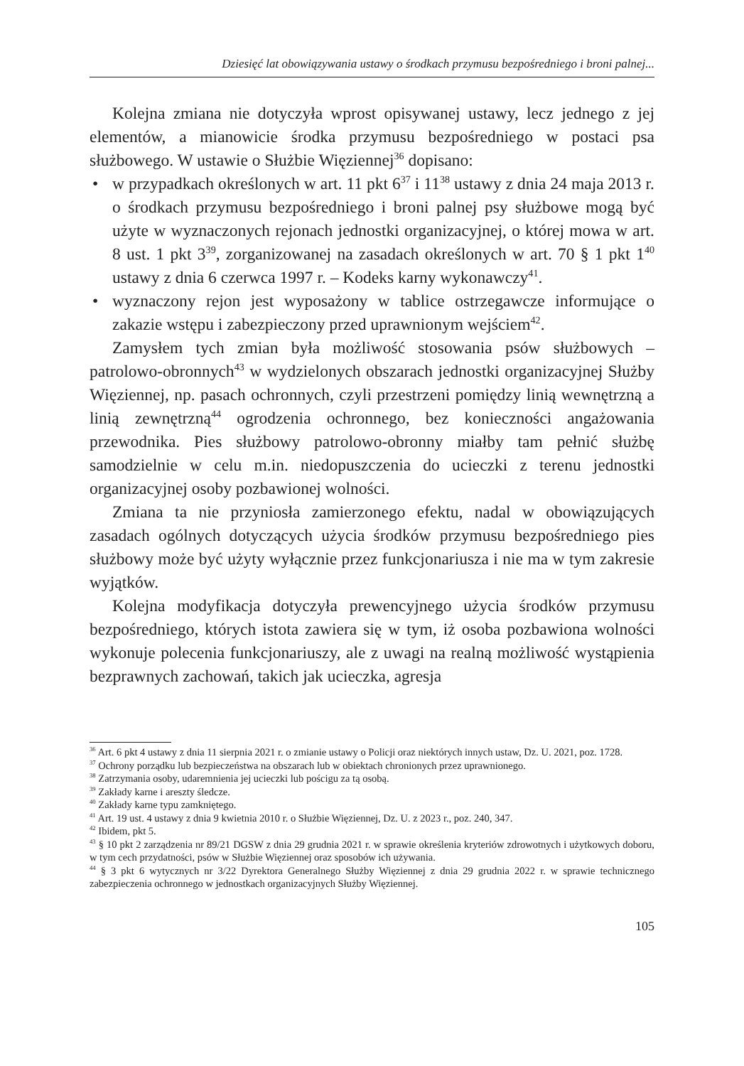Dziesięć lat obowiązywania ustawy o środkach przymusu bezpośredniego i broni palnej...
Kolejna zmiana nie dotyczyła wprost opisywanej ustawy, lecz jednego z jej elementów, a mianowicie środka przymusu bezpośredniego w postaci psa służbowego. W ustawie o Służbie Więziennej<sup>36</sup> dopisano:
• w przypadkach określonych w art. 11 pkt 6<sup>37</sup> i 11<sup>38</sup> ustawy z dnia 24 maja 2013 r. o środkach przymusu bezpośredniego i broni palnej psy służbowe mogą być użyte w wyznaczonych rejonach jednostki organizacyjnej, o której mowa w art. 8 ust. 1 pkt 3<sup>39</sup>, zorganizowanej na zasadach określonych w art. 70 § 1 pkt 1<sup>40</sup> ustawy z dnia 6 czerwca 1997 r. – Kodeks karny wykonawczy<sup>41</sup>.
• wyznaczony rejon jest wyposażony w tablice ostrzegawcze informujące o zakazie wstępu i zabezpieczony przed uprawnionym wejściem<sup>42</sup>.
Zamysłem tych zmian była możliwość stosowania psów służbowych – patrolowo-obronnych<sup>43</sup> w wydzielonych obszarach jednostki organizacyjnej Służby Więziennej, np. pasach ochronnych, czyli przestrzeni pomiędzy linią wewnętrzną a linią zewnętrzną<sup>44</sup> ogrodzenia ochronnego, bez konieczności angażowania przewodnika. Pies służbowy patrolowo-obronny miałby tam pełnić służbę samodzielnie w celu m.in. niedopuszczenia do ucieczki z terenu jednostki organizacyjnej osoby pozbawionej wolności.
Zmiana ta nie przyniosła zamierzonego efektu, nadal w obowiązujących zasadach ogólnych dotyczących użycia środków przymusu bezpośredniego pies służbowy może być użyty wyłącznie przez funkcjonariusza i nie ma w tym zakresie wyjątków.
Kolejna modyfikacja dotyczyła prewencyjnego użycia środków przymusu bezpośredniego, których istota zawiera się w tym, iż osoba pozbawiona wolności wykonuje polecenia funkcjonariuszy, ale z uwagi na realną możliwość wystąpienia bezprawnych zachowań, takich jak ucieczka, agresja
<sup>36</sup> Art. 6 pkt 4 ustawy z dnia 11 sierpnia 2021 r. o zmianie ustawy o Policji oraz niektórych innych ustaw, Dz. U. 2021, poz. 1728.
<sup>37</sup> Ochrony porządku lub bezpieczeństwa na obszarach lub w obiektach chronionych przez uprawnionego.
<sup>38</sup> Zatrzymania osoby, udaremnienia jej ucieczki lub pościgu za tą osobą.
<sup>39</sup> Zakłady karne i areszty śledcze.
<sup>40</sup> Zakłady karne typu zamkniętego.
<sup>41</sup> Art. 19 ust. 4 ustawy z dnia 9 kwietnia 2010 r. o Służbie Więziennej, Dz. U. z 2023 r., poz. 240, 347.
<sup>42</sup> Ibidem, pkt 5.
<sup>43</sup> § 10 pkt 2 zarządzenia nr 89/21 DGSW z dnia 29 grudnia 2021 r. w sprawie określenia kryteriów zdrowotnych i użytkowych doboru, w tym cech przydatności, psów w Służbie Więziennej oraz sposobów ich używania.
<sup>44</sup> § 3 pkt 6 wytycznych nr 3/22 Dyrektora Generalnego Służby Więziennej z dnia 29 grudnia 2022 r. w sprawie technicznego zabezpieczenia ochronnego w jednostkach organizacyjnych Służby Więziennej.
105